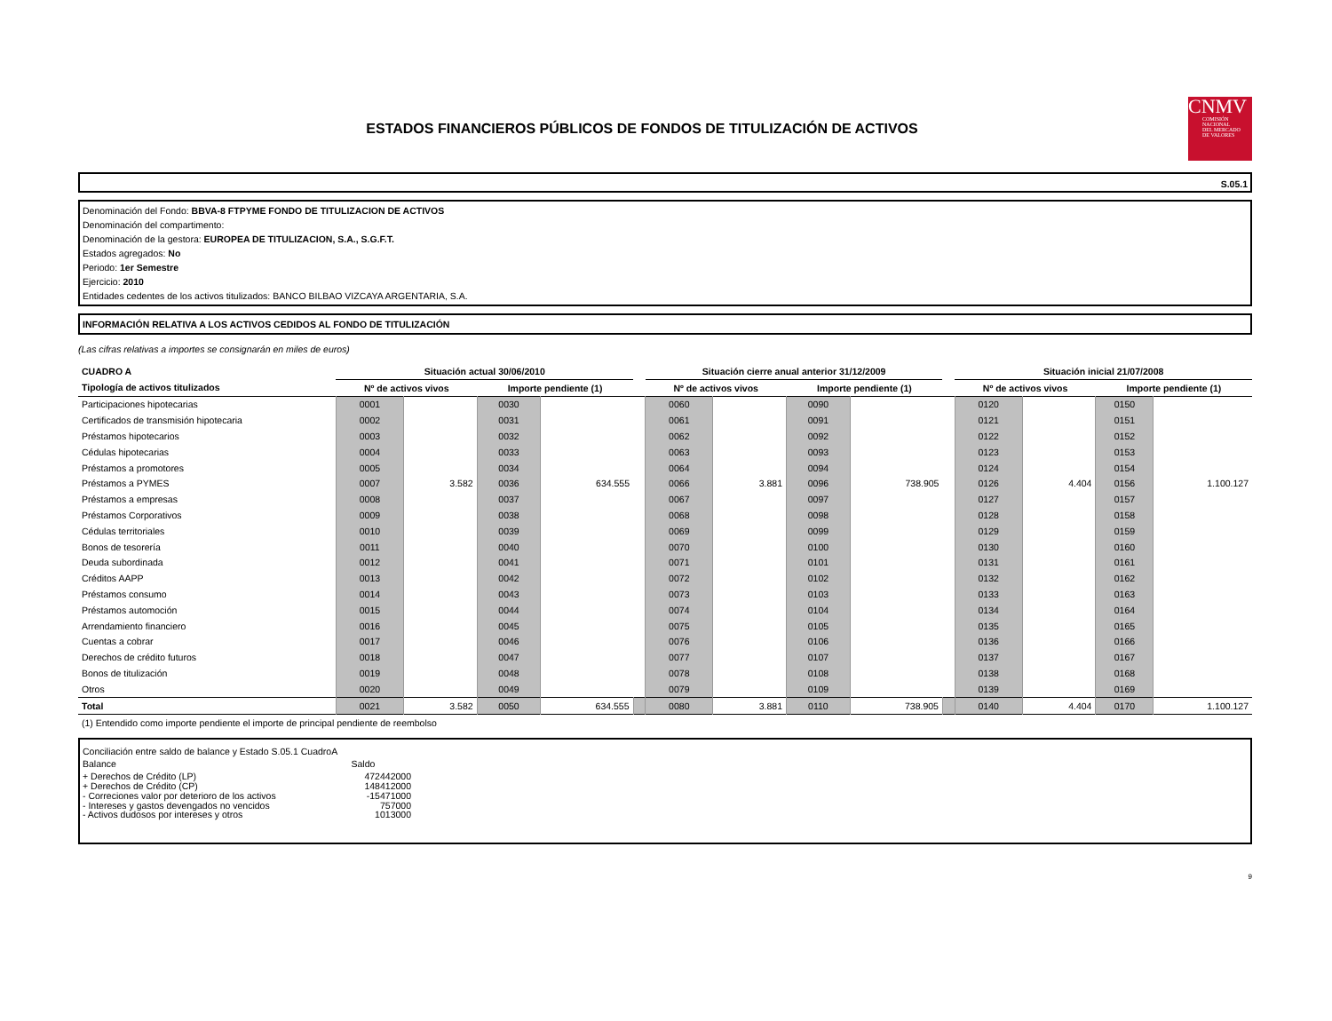ESTADOS FINANCIEROS PÚBLICOS DE FONDOS DE TITULIZACIÓN DE ACTIVOS
CNMV
COMISIÓN
NACIONAL
DEL MERCADO
DE VALORES
S.05.1
Denominación del Fondo: BBVA-8 FTPYME FONDO DE TITULIZACION DE ACTIVOS
Denominación del compartimento:
Denominación de la gestora: EUROPEA DE TITULIZACION, S.A., S.G.F.T.
Estados agregados: No
Periodo: 1er Semestre
Ejercicio: 2010
Entidades cedentes de los activos titulizados: BANCO BILBAO VIZCAYA ARGENTARIA, S.A.
INFORMACIÓN RELATIVA A LOS ACTIVOS CEDIDOS AL FONDO DE TITULIZACIÓN
(Las cifras relativas a importes se consignarán en miles de euros)
| CUADRO A | Situación actual 30/06/2010 | | | | | Situación cierre anual anterior 31/12/2009 | | | | | Situación inicial 21/07/2008 | | | |
| --- | --- | --- | --- | --- | --- | --- | --- | --- | --- | --- | --- | --- | --- | --- |
| Tipología de activos titulizados | Nº de activos vivos | | Importe pendiente (1) | | | Nº de activos vivos | | Importe pendiente (1) | | | Nº de activos vivos | | Importe pendiente (1) | |
| Participaciones hipotecarias | 0001 | | 0030 | | | 0060 | | 0090 | | | 0120 | | 0150 | |
| Certificados de transmisión hipotecaria | 0002 | | 0031 | | | 0061 | | 0091 | | | 0121 | | 0151 | |
| Préstamos hipotecarios | 0003 | | 0032 | | | 0062 | | 0092 | | | 0122 | | 0152 | |
| Cédulas hipotecarias | 0004 | | 0033 | | | 0063 | | 0093 | | | 0123 | | 0153 | |
| Préstamos a promotores | 0005 | | 0034 | | | 0064 | | 0094 | | | 0124 | | 0154 | |
| Préstamos a PYMES | 0007 | 3.582 | 0036 | 634.555 | | 0066 | 3.881 | 0096 | 738.905 | | 0126 | 4.404 | 0156 | 1.100.127 |
| Préstamos a empresas | 0008 | | 0037 | | | 0067 | | 0097 | | | 0127 | | 0157 | |
| Préstamos Corporativos | 0009 | | 0038 | | | 0068 | | 0098 | | | 0128 | | 0158 | |
| Cédulas territoriales | 0010 | | 0039 | | | 0069 | | 0099 | | | 0129 | | 0159 | |
| Bonos de tesorería | 0011 | | 0040 | | | 0070 | | 0100 | | | 0130 | | 0160 | |
| Deuda subordinada | 0012 | | 0041 | | | 0071 | | 0101 | | | 0131 | | 0161 | |
| Créditos AAPP | 0013 | | 0042 | | | 0072 | | 0102 | | | 0132 | | 0162 | |
| Préstamos consumo | 0014 | | 0043 | | | 0073 | | 0103 | | | 0133 | | 0163 | |
| Préstamos automoción | 0015 | | 0044 | | | 0074 | | 0104 | | | 0134 | | 0164 | |
| Arrendamiento financiero | 0016 | | 0045 | | | 0075 | | 0105 | | | 0135 | | 0165 | |
| Cuentas a cobrar | 0017 | | 0046 | | | 0076 | | 0106 | | | 0136 | | 0166 | |
| Derechos de crédito futuros | 0018 | | 0047 | | | 0077 | | 0107 | | | 0137 | | 0167 | |
| Bonos de titulización | 0019 | | 0048 | | | 0078 | | 0108 | | | 0138 | | 0168 | |
| Otros | 0020 | | 0049 | | | 0079 | | 0109 | | | 0139 | | 0169 | |
| Total | 0021 | 3.582 | 0050 | 634.555 | | 0080 | 3.881 | 0110 | 738.905 | | 0140 | 4.404 | 0170 | 1.100.127 |
(1) Entendido como importe pendiente el importe de principal pendiente de reembolso
Conciliación entre saldo de balance y Estado S.05.1 CuadroA
| Balance | Saldo | |
| + Derechos de Crédito (LP) | 472442000 |
| + Derechos de Crédito (CP) | 148412000 |
| - Correciones valor por deterioro de los activos | -15471000 |
| - Intereses y gastos devengados no vencidos | 757000 |
| - Activos dudosos por intereses y otros | 1013000 |
9